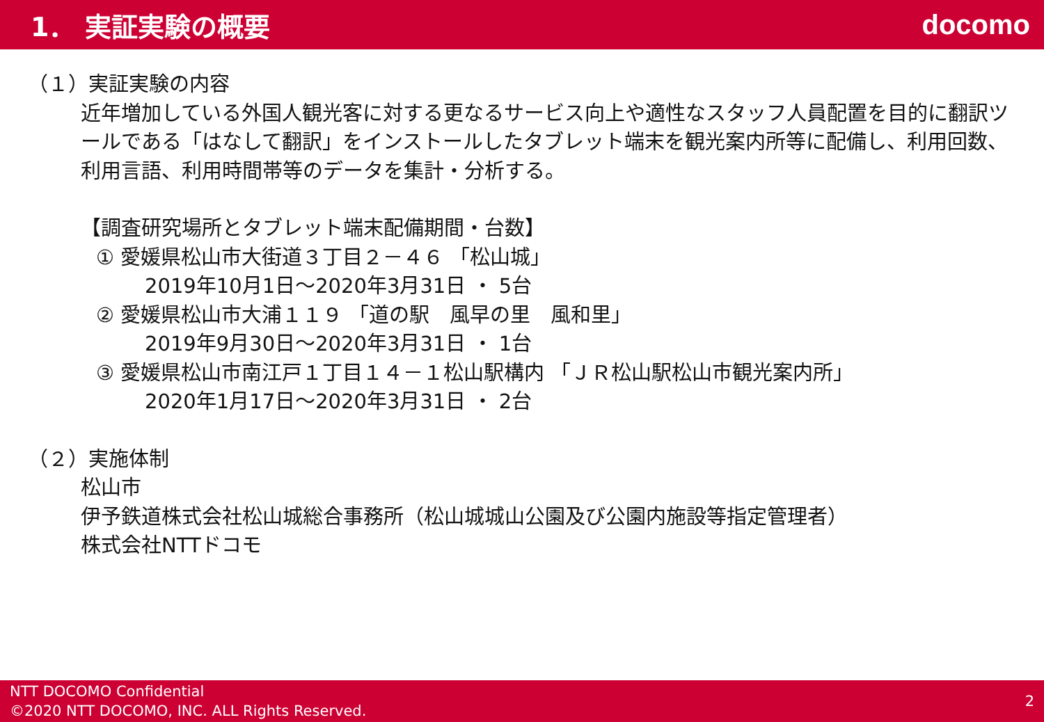1． 実証実験の概要 docomo
（１）実証実験の内容
近年増加している外国人観光客に対する更なるサービス向上や適性なスタッフ人員配置を目的に翻訳ツールである「はなして翻訳」をインストールしたタブレット端末を観光案内所等に配備し、利用回数、利用言語、利用時間帯等のデータを集計・分析する。
【調査研究場所とタブレット端末配備期間・台数】
① 愛媛県松山市大街道３丁目２－４６ 「松山城」
2019年10月1日～2020年3月31日 ・ 5台
② 愛媛県松山市大浦１１９ 「道の駅　風早の里　風和里」
2019年9月30日～2020年3月31日 ・ 1台
③ 愛媛県松山市南江戸１丁目１４－１松山駅構内 「ＪＲ松山駅松山市観光案内所」
2020年1月17日～2020年3月31日 ・ 2台
（２）実施体制
松山市
伊予鉄道株式会社松山城総合事務所（松山城城山公園及び公園内施設等指定管理者）
株式会社NTTドコモ
NTT DOCOMO Confidential
©2020 NTT DOCOMO, INC. ALL Rights Reserved.
2